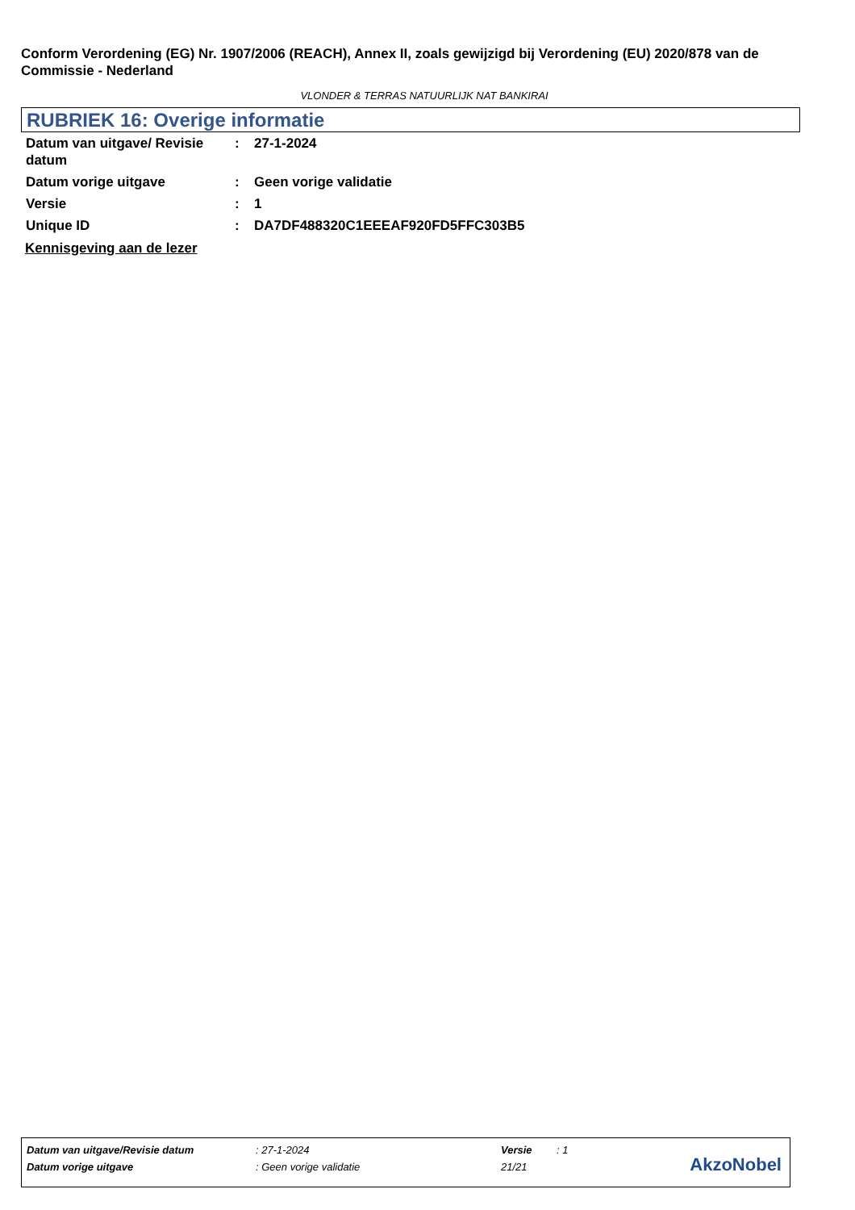Conform Verordening (EG) Nr. 1907/2006 (REACH), Annex II, zoals gewijzigd bij Verordening (EU) 2020/878 van de Commissie - Nederland
VLONDER & TERRAS NATUURLIJK NAT BANKIRAI
RUBRIEK 16: Overige informatie
| Datum van uitgave/ Revisie datum | : | 27-1-2024 |
| Datum vorige uitgave | : | Geen vorige validatie |
| Versie | : | 1 |
| Unique ID | : | DA7DF488320C1EEEAF920FD5FFC303B5 |
Kennisgeving aan de lezer
| Datum van uitgave/Revisie datum | : 27-1-2024 | Versie | : 1 |
| Datum vorige uitgave | : Geen vorige validatie | 21/21 | |
AkzoNobel